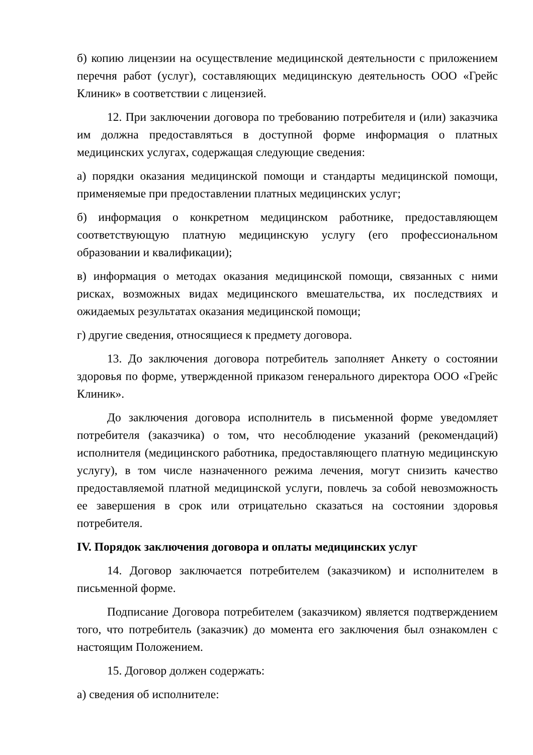б) копию лицензии на осуществление медицинской деятельности с приложением перечня работ (услуг), составляющих медицинскую деятельность ООО «Грейс Клиник» в соответствии с лицензией.
12. При заключении договора по требованию потребителя и (или) заказчика им должна предоставляться в доступной форме информация о платных медицинских услугах, содержащая следующие сведения:
а) порядки оказания медицинской помощи и стандарты медицинской помощи, применяемые при предоставлении платных медицинских услуг;
б) информация о конкретном медицинском работнике, предоставляющем соответствующую платную медицинскую услугу (его профессиональном образовании и квалификации);
в) информация о методах оказания медицинской помощи, связанных с ними рисках, возможных видах медицинского вмешательства, их последствиях и ожидаемых результатах оказания медицинской помощи;
г) другие сведения, относящиеся к предмету договора.
13. До заключения договора потребитель заполняет Анкету о состоянии здоровья по форме, утвержденной приказом генерального директора ООО «Грейс Клиник».
До заключения договора исполнитель в письменной форме уведомляет потребителя (заказчика) о том, что несоблюдение указаний (рекомендаций) исполнителя (медицинского работника, предоставляющего платную медицинскую услугу), в том числе назначенного режима лечения, могут снизить качество предоставляемой платной медицинской услуги, повлечь за собой невозможность ее завершения в срок или отрицательно сказаться на состоянии здоровья потребителя.
IV. Порядок заключения договора и оплаты медицинских услуг
14. Договор заключается потребителем (заказчиком) и исполнителем в письменной форме.
Подписание Договора потребителем (заказчиком) является подтверждением того, что потребитель (заказчик) до момента его заключения был ознакомлен с настоящим Положением.
15. Договор должен содержать:
а) сведения об исполнителе: